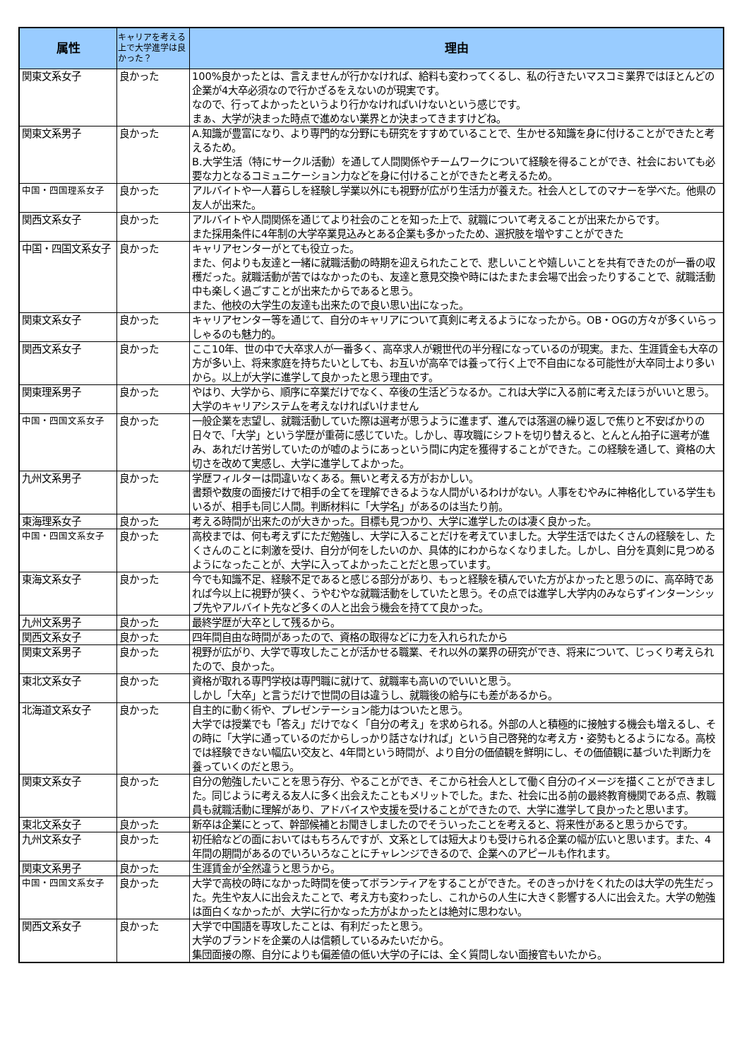| 属性 | キャリアを考える上で大学進学は良かった？ | 理由 |
| --- | --- | --- |
| 関東文系女子 | 良かった | 100%良かったとは、言えませんが行かなければ、給料も変わってくるし、私の行きたいマスコミ業界ではほとんどの企業が4大卒必須なので行かざるをえないのが現実です。 なので、行ってよかったというより行かなければいけないという感じです。 まぁ、大学が決まった時点で進めない業界とか決まってきますけどね。 |
| 関東文系男子 | 良かった | A.知識が豊富になり、より専門的な分野にも研究をすすめていることで、生かせる知識を身に付けることができたと考えるため。 B.大学生活（特にサークル活動）を通して人間関係やチームワークについて経験を得ることができ、社会においても必要な力となるコミュニケーション力などを身に付けることができたと考えるため。 |
| 中国・四国理系女子 | 良かった | アルバイトや一人暮らしを経験し学業以外にも視野が広がり生活力が養えた。社会人としてのマナーを学べた。他県の友人が出来た。 |
| 関西文系女子 | 良かった | アルバイトや人間関係を通じてより社会のことを知った上で、就職について考えることが出来たからです。 また採用条件に4年制の大学卒業見込みとある企業も多かったため、選択肢を増やすことができた |
| 中国・四国文系女子 | 良かった | キャリアセンターがとても役立った。 また、何よりも友達と一緒に就職活動の時期を迎えられたことで、悲しいことや嬉しいことを共有できたのが一番の収穫だった。就職活動が苦ではなかったのも、友達と意見交換や時にはたまたま会場で出会ったりすることで、就職活動中も楽しく過ごすことが出来たからであると思う。 また、他校の大学生の友達も出来たので良い思い出になった。 |
| 関東文系女子 | 良かった | キャリアセンター等を通じて、自分のキャリアについて真剣に考えるようになったから。OB・OGの方々が多くいらっしゃるのも魅力的。 |
| 関西文系女子 | 良かった | ここ10年、世の中で大卒求人が一番多く、高卒求人が親世代の半分程になっているのが現実。また、生涯賃金も大卒の方が多い上、将来家庭を持ちたいとしても、お互いが高卒では養って行く上で不自由になる可能性が大卒同士より多いから。以上が大学に進学して良かったと思う理由です。 |
| 関東理系男子 | 良かった | やはり、大学から、順序に卒業だけでなく、卒後の生活どうなるか。これは大学に入る前に考えたほうがいいと思う。大学のキャリアシステムを考えなければいけません |
| 中国・四国文系女子 | 良かった | 一般企業を志望し、就職活動していた際は選考が思うように進まず、進んでは落選の繰り返しで焦りと不安ばかりの日々で、「大学」という学歴が重荷に感じていた。しかし、専攻職にシフトを切り替えると、とんとん拍子に選考が進み、あれだけ苦労していたのが嘘のようにあっという間に内定を獲得することができた。この経験を通して、資格の大切さを改めて実感し、大学に進学してよかった。 |
| 九州文系男子 | 良かった | 学歴フィルターは間違いなくある。無いと考える方がおかしい。 書類や数度の面接だけで相手の全てを理解できるような人間がいるわけがない。人事をむやみに神格化している学生もいるが、相手も同じ人間。判断材料に「大学名」があるのは当たり前。 |
| 東海理系女子 | 良かった | 考える時間が出来たのが大きかった。目標も見つかり、大学に進学したのは凄く良かった。 |
| 中国・四国文系女子 | 良かった | 高校までは、何も考えずにただ勉強し、大学に入ることだけを考えていました。大学生活ではたくさんの経験をし、たくさんのことに刺激を受け、自分が何をしたいのか、具体的にわからなくなりました。しかし、自分を真剣に見つめるようになったことが、大学に入ってよかったことだと思っています。 |
| 東海文系女子 | 良かった | 今でも知識不足、経験不足であると感じる部分があり、もっと経験を積んでいた方がよかったと思うのに、高卒時であれば今以上に視野が狭く、うやむやな就職活動をしていたと思う。その点では進学し大学内のみならずインターンシップ先やアルバイト先など多くの人と出会う機会を持てて良かった。 |
| 九州文系男子 | 良かった | 最終学歴が大卒として残るから。 |
| 関西文系女子 | 良かった | 四年間自由な時間があったので、資格の取得などに力を入れられたから |
| 関東文系男子 | 良かった | 視野が広がり、大学で専攻したことが活かせる職業、それ以外の業界の研究ができ、将来について、じっくり考えられたので、良かった。 |
| 東北文系女子 | 良かった | 資格が取れる専門学校は専門職に就けて、就職率も高いのでいいと思う。 しかし「大卒」と言うだけで世間の目は違うし、就職後の給与にも差があるから。 |
| 北海道文系女子 | 良かった | 自主的に動く術や、プレゼンテーション能力はついたと思う。 大学では授業でも「答え」だけでなく「自分の考え」を求められる。外部の人と積極的に接触する機会も増えるし、その時に「大学に通っているのだからしっかり話さなければ」という自己啓発的な考え方・姿勢もとるようになる。高校では経験できない幅広い交友と、4年間という時間が、より自分の価値観を鮮明にし、その価値観に基づいた判断力を養っていくのだと思う。 |
| 関東文系女子 | 良かった | 自分の勉強したいことを思う存分、やることができ、そこから社会人として働く自分のイメージを描くことができました。同じように考える友人に多く出会えたこともメリットでした。また、社会に出る前の最終教育機関である点、教職員も就職活動に理解があり、アドバイスや支援を受けることができたので、大学に進学して良かったと思います。 |
| 東北文系女子 | 良かった | 新卒は企業にとって、幹部候補とお聞きしましたのでそういったことを考えると、将来性があると思うからです。 |
| 九州文系女子 | 良かった | 初任給などの面においてはもちろんですが、文系としては短大よりも受けられる企業の幅が広いと思います。また、4年間の期間があるのでいろいろなことにチャレンジできるので、企業へのアピールも作れます。 |
| 関東文系男子 | 良かった | 生涯賃金が全然違うと思うから。 |
| 中国・四国文系女子 | 良かった | 大学で高校の時になかった時間を使ってボランティアをすることができた。そのきっかけをくれたのは大学の先生だった。先生や友人に出会えたことで、考え方も変わったし、これからの人生に大きく影響する人に出会えた。大学の勉強は面白くなかったが、大学に行かなった方がよかったとは絶対に思わない。 |
| 関西文系女子 | 良かった | 大学で中国語を専攻したことは、有利だったと思う。 大学のブランドを企業の人は信頼しているみたいだから。 集団面接の際、自分によりも偏差値の低い大学の子には、全く質問しない面接官もいたから。 |